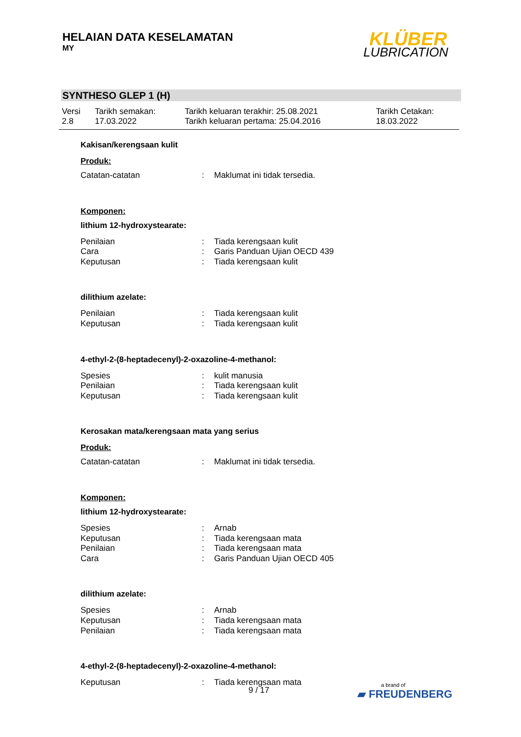HELAIAN DATA KESELAMATAN
MY
KLÜBER
LUBRICATION
SYNTHESO GLEP 1 (H)
| Versi 2.8 | Tarikh semakan: 17.03.2022 | Tarikh keluaran terakhir: 25.08.2021 Tarikh keluaran pertama: 25.04.2016 | Tarikh Cetakan: 18.03.2022 |
Kakisan/kerengsaan kulit
Produk:
| Catatan-catatan | : | Maklumat ini tidak tersedia. |
Komponen:
lithium 12-hydroxystearate:
| Penilaian | : | Tiada kerengsaan kulit |
| Cara | : | Garis Panduan Ujian OECD 439 |
| Keputusan | : | Tiada kerengsaan kulit |
dilithium azelate:
| Penilaian | : | Tiada kerengsaan kulit |
| Keputusan | : | Tiada kerengsaan kulit |
4-ethyl-2-(8-heptadecenyl)-2-oxazoline-4-methanol:
| Spesies | : | kulit manusia |
| Penilaian | : | Tiada kerengsaan kulit |
| Keputusan | : | Tiada kerengsaan kulit |
Kerosakan mata/kerengsaan mata yang serius
Produk:
| Catatan-catatan | : | Maklumat ini tidak tersedia. |
Komponen:
lithium 12-hydroxystearate:
| Spesies | : | Arnab |
| Keputusan | : | Tiada kerengsaan mata |
| Penilaian | : | Tiada kerengsaan mata |
| Cara | : | Garis Panduan Ujian OECD 405 |
dilithium azelate:
| Spesies | : | Arnab |
| Keputusan | : | Tiada kerengsaan mata |
| Penilaian | : | Tiada kerengsaan mata |
4-ethyl-2-(8-heptadecenyl)-2-oxazoline-4-methanol:
| Keputusan | : | Tiada kerengsaan mata |
9 / 17 a brand of
▰ FREUDENBERG